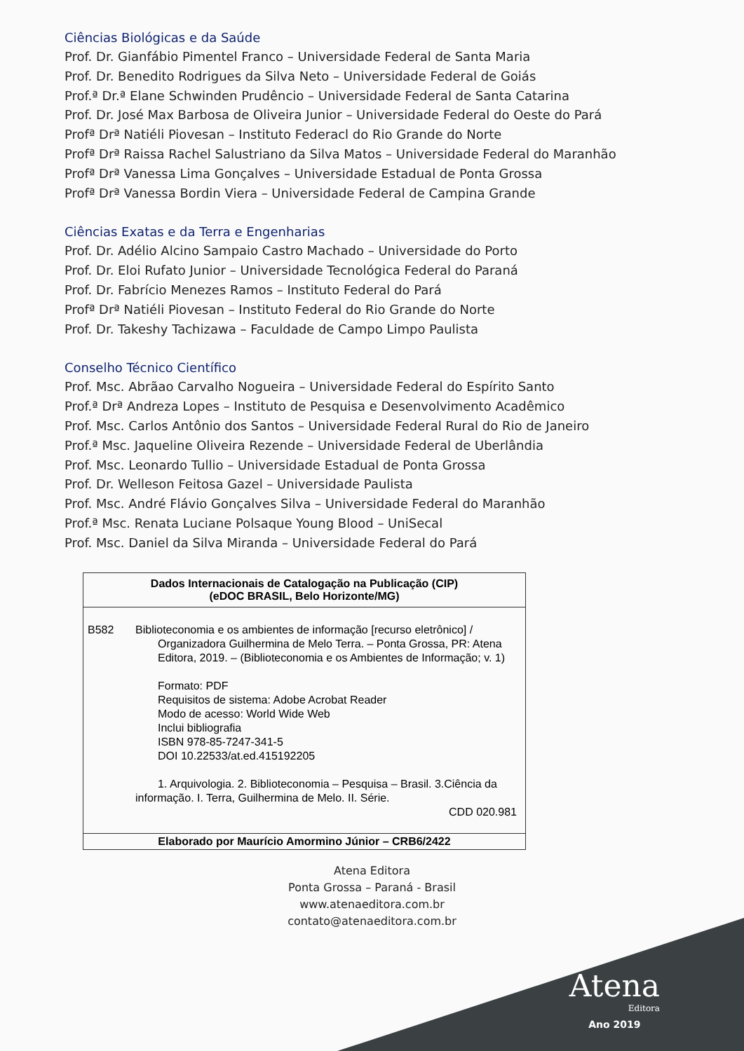Ciências Biológicas e da Saúde
Prof. Dr. Gianfábio Pimentel Franco – Universidade Federal de Santa Maria
Prof. Dr. Benedito Rodrigues da Silva Neto – Universidade Federal de Goiás
Prof.ª Dr.ª Elane Schwinden Prudêncio – Universidade Federal de Santa Catarina
Prof. Dr. José Max Barbosa de Oliveira Junior – Universidade Federal do Oeste do Pará
Profª Drª Natiéli Piovesan – Instituto Federacl do Rio Grande do Norte
Profª Drª Raissa Rachel Salustriano da Silva Matos – Universidade Federal do Maranhão
Profª Drª Vanessa Lima Gonçalves – Universidade Estadual de Ponta Grossa
Profª Drª Vanessa Bordin Viera – Universidade Federal de Campina Grande
Ciências Exatas e da Terra e Engenharias
Prof. Dr. Adélio Alcino Sampaio Castro Machado – Universidade do Porto
Prof. Dr. Eloi Rufato Junior – Universidade Tecnológica Federal do Paraná
Prof. Dr. Fabrício Menezes Ramos – Instituto Federal do Pará
Profª Drª Natiéli Piovesan – Instituto Federal do Rio Grande do Norte
Prof. Dr. Takeshy Tachizawa – Faculdade de Campo Limpo Paulista
Conselho Técnico Científico
Prof. Msc. Abrãao Carvalho Nogueira – Universidade Federal do Espírito Santo
Prof.ª Drª Andreza Lopes – Instituto de Pesquisa e Desenvolvimento Acadêmico
Prof. Msc. Carlos Antônio dos Santos – Universidade Federal Rural do Rio de Janeiro
Prof.ª Msc. Jaqueline Oliveira Rezende – Universidade Federal de Uberlândia
Prof. Msc. Leonardo Tullio – Universidade Estadual de Ponta Grossa
Prof. Dr. Welleson Feitosa Gazel – Universidade Paulista
Prof. Msc. André Flávio Gonçalves Silva – Universidade Federal do Maranhão
Prof.ª Msc. Renata Luciane Polsaque Young Blood – UniSecal
Prof. Msc. Daniel da Silva Miranda – Universidade Federal do Pará
| Dados Internacionais de Catalogação na Publicação (CIP) (eDOC BRASIL, Belo Horizonte/MG) |
| B582 Biblioteconomia e os ambientes de informação [recurso eletrônico] / Organizadora Guilhermina de Melo Terra. – Ponta Grossa, PR: Atena Editora, 2019. – (Biblioteconomia e os Ambientes de Informação; v. 1) Formato: PDF Requisitos de sistema: Adobe Acrobat Reader Modo de acesso: World Wide Web Inclui bibliografia ISBN 978-85-7247-341-5 DOI 10.22533/at.ed.415192205 1. Arquivologia. 2. Biblioteconomia – Pesquisa – Brasil. 3.Ciência da informação. I. Terra, Guilhermina de Melo. II. Série. CDD 020.981 |
| Elaborado por Maurício Amormino Júnior – CRB6/2422 |
Atena Editora
Ponta Grossa – Paraná - Brasil
www.atenaeditora.com.br
contato@atenaeditora.com.br
Atena
Editora
Ano 2019